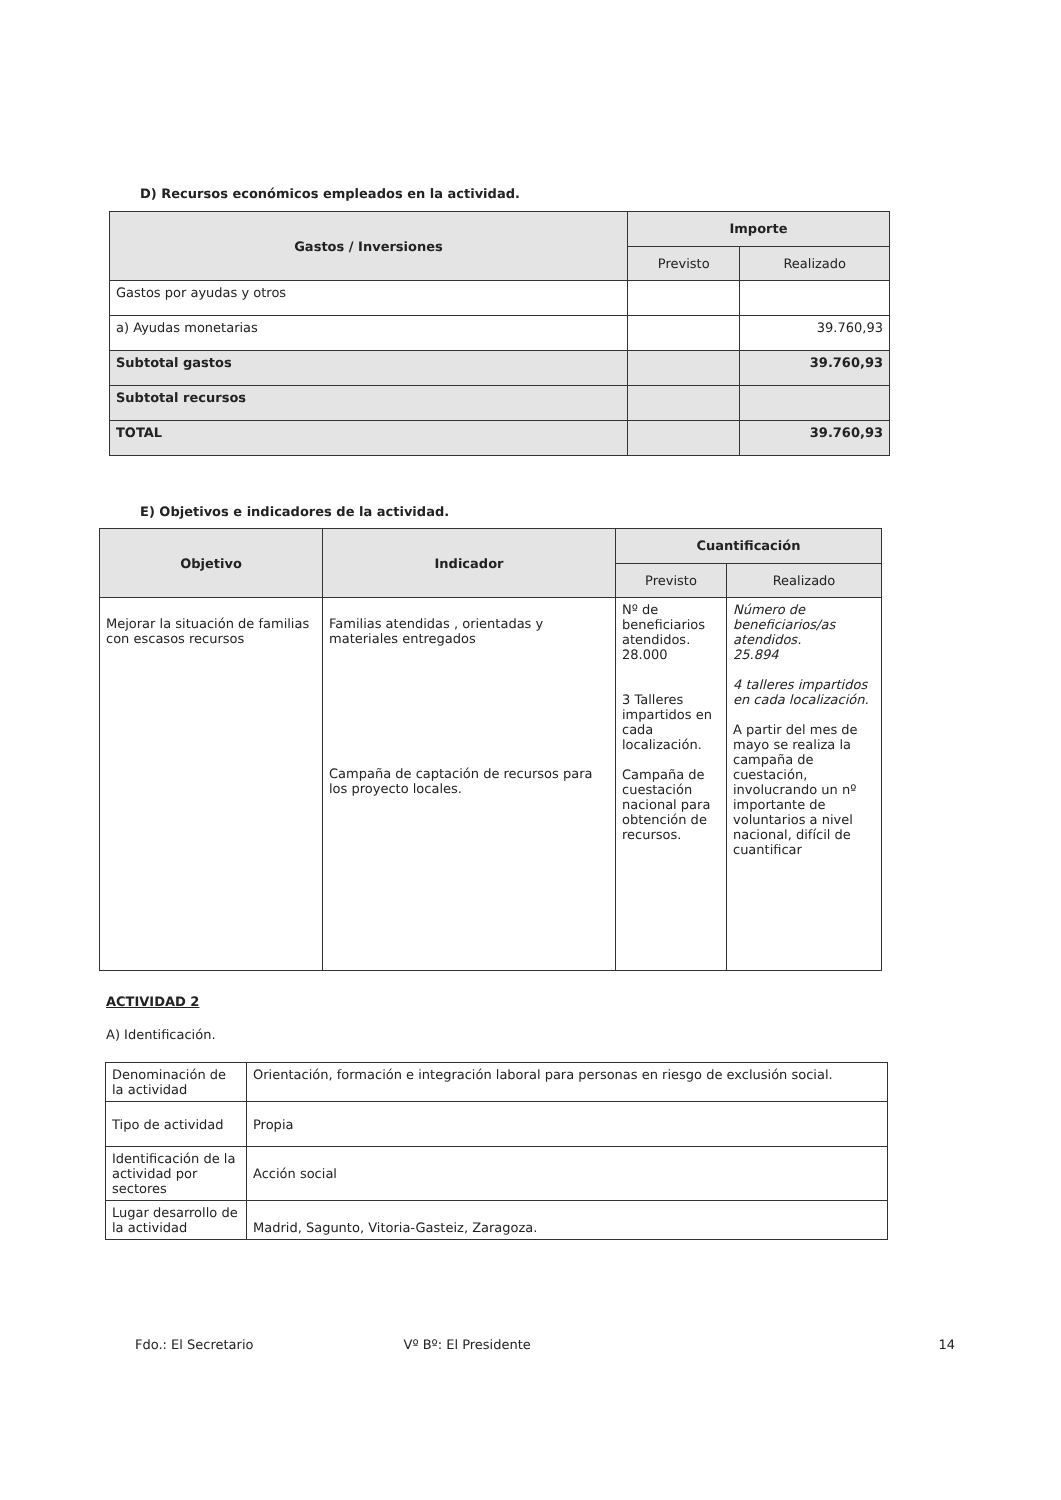D) Recursos económicos empleados en la actividad.
| Gastos / Inversiones | Importe | |
| --- | --- | --- |
| | Previsto | Realizado |
| Gastos por ayudas y otros | | |
| a) Ayudas monetarias | | 39.760,93 |
| Subtotal gastos | | 39.760,93 |
| Subtotal recursos | | |
| TOTAL | | 39.760,93 |
E) Objetivos e indicadores de la actividad.
| Objetivo | Indicador | Cuantificación | |
| --- | --- | --- | --- |
| | | Previsto | Realizado |
| Mejorar la situación de familias con escasos recursos | Familias atendidas , orientadas y materiales entregados Campaña de captación de recursos para los proyecto locales. | Nº de beneficiarios atendidos. 28.000 3 Talleres impartidos en cada localización. Campaña de cuestación nacional para obtención de recursos. | Número de beneficiarios/as atendidos. 25.894 4 talleres impartidos en cada localización. A partir del mes de mayo se realiza la campaña de cuestación, involucrando un nº importante de voluntarios a nivel nacional, difícil de cuantificar |
ACTIVIDAD 2
A) Identificación.
| Denominación de la actividad | Orientación, formación e integración laboral para personas en riesgo de exclusión social. |
| Tipo de actividad | Propia |
| Identificación de la actividad por sectores | Acción social |
| Lugar desarrollo de la actividad | Madrid, Sagunto, Vitoria-Gasteiz, Zaragoza. |
Fdo.: El Secretario Vº Bº: El Presidente 14